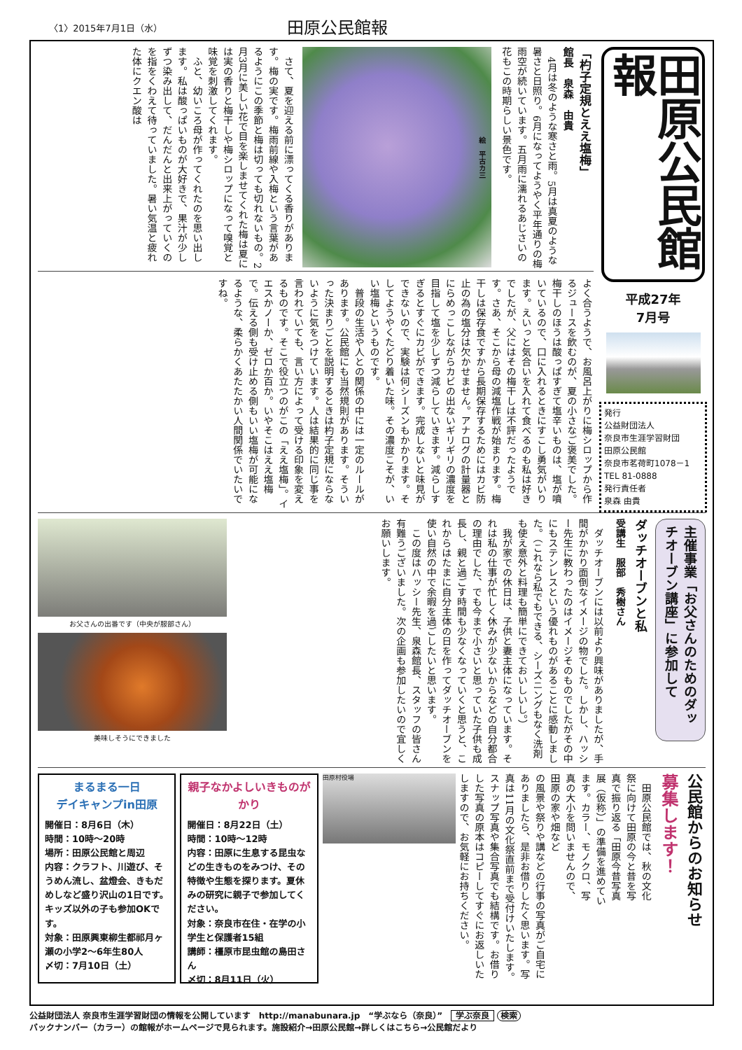〈1〉2015年7月1日（水）
田原公民館報
田原公民館報
平成27年
7月号
発行
公益財団法人
奈良市生涯学習財団
田原公民館
奈良市茗荷町1078－1
TEL 81-0888
発行責任者
泉森 由貴
「杓子定規とええ塩梅」
館長　泉森　由貴
　4月は冬のような寒さと雨。5月は真夏のような暑さと日照り。6月になってようやく平年通りの梅雨空が続いています。五月雨に濡れるあじさいの花もこの時期らしい景色です。
絵　平古カ三
　さて、夏を迎える前に漂ってくる香りがあります。梅の実です。梅雨前線や入梅という言葉があるようにこの季節と梅は切っても切れないもの。2月3月に美しい花で目を楽しませてくれた梅は夏には実の香りと梅干しや梅シロップになって嗅覚と味覚を刺激してくれます。
　ふと、幼いころ母が作ってくれたのを思い出します。私は酸っぱいものが大好きで、果汁が少しずつ染み出して、だんだんと出来上がっていくのを指をくわえて待っていました。暑い気温と疲れた体にクエン酸は
よく合うようで、お風呂上がりに梅シロップから作るジュースを飲むのが、夏の小さなご褒美でした。梅干しのほうは酸っぱすぎて塩辛いものは、塩が噴いているので、口に入れるときにすこし勇気がいります。えいっと気合いを入れて食べるのも私は好きでしたが、父にはその梅干しは不評だったようです。さあ、そこから母の減塩作戦が始まります。梅干しは保存食ですから長期保存するためにはカビ防止の為の塩分は欠かせません。アナログの計量器とにらめっこしながらカビの出ないギリギリの濃度を目指して塩を少しずつ減らしていきます。減らしすぎるとすぐにカビができます。完成しないと味見ができないので、実験は何シーズンもかかります。そしてようやくたどり着いた味。その濃度こそが、いい塩梅というものです。
　普段の生活や人との関係の中には一定のルールがあります。公民館にも当然規則があります。そういった決まりごとを説明するときは杓子定規にならないように気をつけています。人は結果的に同じ事を言われていても、言い方によって受ける印象を変えるものです。そこで役立つのがこの「ええ塩梅」。イエスかノーか、ゼロか百か。いやそこはええ塩梅で。伝える側も受け止める側もいい塩梅が可能になるような、柔らかくあたたかい人間関係でいたいですね。
主催事業「お父さんのためのダッチオーブン講座」に参加して
ダッチオーブンと私
受講生　服部　秀樹さん
　ダッチオーブンには以前より興味がありましたが、手間がかかり面倒なイメージの物でした。しかし、ハッシー先生に教わったのはイメージそのものでしたがその中にもステンレスという優れものがあることに感動しました。（これなら私でもできる、シーズニングもなく洗剤も使え意外と料理も簡単にできておいしいし。）
　我が家での休日は、子供と妻主体になっています。それは私の仕事が忙しく休みが少ないからなどの自分都合の理由でした、でも今まで小さいと思っていた子供も成長し、親と過ごす時間も少なくなっていくと思うと、これからはたまに自分主体の日を作ってダッチオーブンを使い自然の中で余暇を過ごしたいと思います。
　この度はハッシー先生、泉森館長、スタッフの皆さん有難うございました。次の企画も参加したいので宜しくお願いします。
お父さんの出番です（中央が服部さん）
美味しそうにできました
公民館からのお知らせ
募集します！
　田原公民館では、秋の文化祭に向けて田原の今と昔を写真で振り返る「田原今昔写真展（仮称）」の準備を進めています。カラー、モノクロ、写真の大小を問いませんので、田原の家や畑など
の風景や祭りや講などの行事の写真がご自宅にありましたら、是非お借りしたく思います。写真は11月の文化祭直前まで受付けいたします。スナップ写真や集合写真でも結構です。お借りした写真の原本はコピーしてすぐにお返しいたしますので、お気軽にお持ちください。
田原村役場
親子なかよしいきものがかり
開催日：8月22日（土）
時間：10時～12時
内容：田原に生息する昆虫などの生きものをみつけ、その特徴や生態を探ります。夏休みの研究に親子で参加してください。
対象：奈良市在住・在学の小学生と保護者15組
講師：橿原市昆虫館の島田さん
〆切：8月11日（火）
まるまる一日
デイキャンプin田原
開催日：8月6日（木）
時間：10時～20時
場所：田原公民館と周辺
内容：クラフト、川遊び、そうめん流し、盆燈会、きもだめしなど盛り沢山の1日です。キッズ以外の子も参加OKです。
対象：田原興東柳生都祁月ヶ瀬の小学2～6年生80人
〆切：7月10日（土）
公益財団法人 奈良市生涯学習財団の情報を公開しています　http://manabunara.jp　“学ぶなら（奈良）”　学ぶ奈良 検索
バックナンバー（カラー）の館報がホームページで見られます。施設紹介→田原公民館→詳しくはこちら→公民館だより